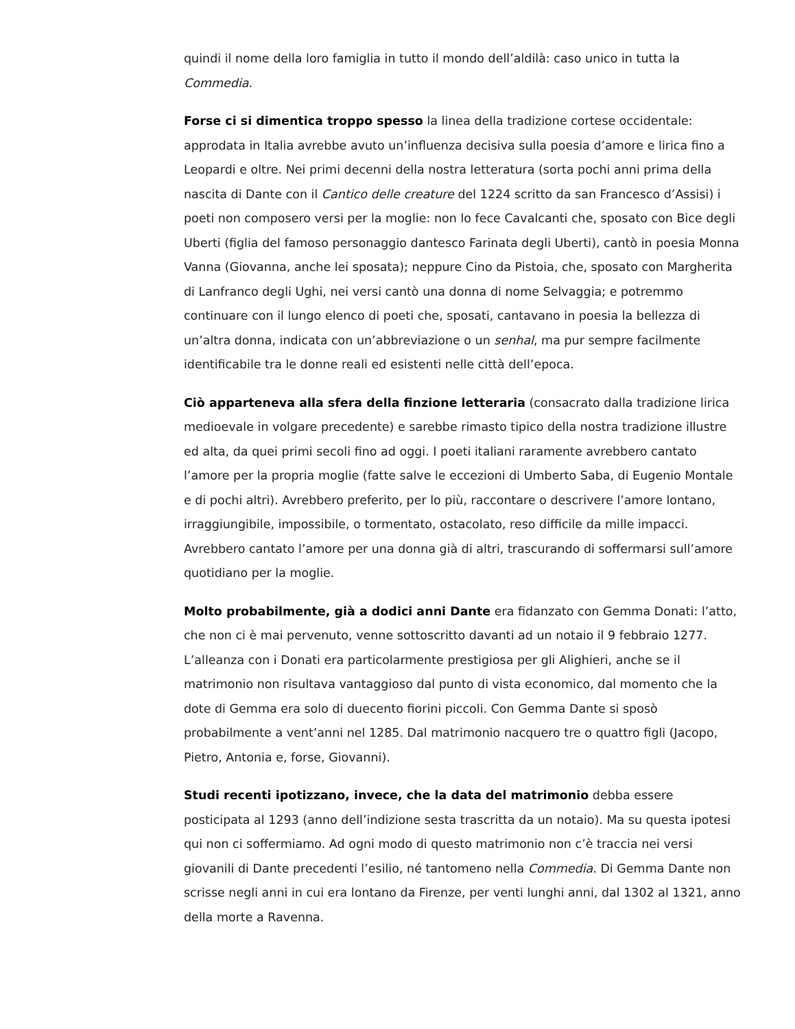quindi il nome della loro famiglia in tutto il mondo dell’aldilà: caso unico in tutta la Commedia.
Forse ci si dimentica troppo spesso la linea della tradizione cortese occidentale: approdata in Italia avrebbe avuto un’influenza decisiva sulla poesia d’amore e lirica fino a Leopardi e oltre. Nei primi decenni della nostra letteratura (sorta pochi anni prima della nascita di Dante con il Cantico delle creature del 1224 scritto da san Francesco d’Assisi) i poeti non composero versi per la moglie: non lo fece Cavalcanti che, sposato con Bice degli Uberti (figlia del famoso personaggio dantesco Farinata degli Uberti), cantò in poesia Monna Vanna (Giovanna, anche lei sposata); neppure Cino da Pistoia, che, sposato con Margherita di Lanfranco degli Ughi, nei versi cantò una donna di nome Selvaggia; e potremmo continuare con il lungo elenco di poeti che, sposati, cantavano in poesia la bellezza di un’altra donna, indicata con un’abbreviazione o un senhal, ma pur sempre facilmente identificabile tra le donne reali ed esistenti nelle città dell’epoca.
Ciò apparteneva alla sfera della finzione letteraria (consacrato dalla tradizione lirica medioevale in volgare precedente) e sarebbe rimasto tipico della nostra tradizione illustre ed alta, da quei primi secoli fino ad oggi. I poeti italiani raramente avrebbero cantato l’amore per la propria moglie (fatte salve le eccezioni di Umberto Saba, di Eugenio Montale e di pochi altri). Avrebbero preferito, per lo più, raccontare o descrivere l’amore lontano, irraggiungibile, impossibile, o tormentato, ostacolato, reso difficile da mille impacci. Avrebbero cantato l’amore per una donna già di altri, trascurando di soffermarsi sull’amore quotidiano per la moglie.
Molto probabilmente, già a dodici anni Dante era fidanzato con Gemma Donati: l’atto, che non ci è mai pervenuto, venne sottoscritto davanti ad un notaio il 9 febbraio 1277. L’alleanza con i Donati era particolarmente prestigiosa per gli Alighieri, anche se il matrimonio non risultava vantaggioso dal punto di vista economico, dal momento che la dote di Gemma era solo di duecento fiorini piccoli. Con Gemma Dante si sposò probabilmente a vent’anni nel 1285. Dal matrimonio nacquero tre o quattro figli (Jacopo, Pietro, Antonia e, forse, Giovanni).
Studi recenti ipotizzano, invece, che la data del matrimonio debba essere posticipata al 1293 (anno dell’indizione sesta trascritta da un notaio). Ma su questa ipotesi qui non ci soffermiamo. Ad ogni modo di questo matrimonio non c’è traccia nei versi giovanili di Dante precedenti l’esilio, né tantomeno nella Commedia. Di Gemma Dante non scrisse negli anni in cui era lontano da Firenze, per venti lunghi anni, dal 1302 al 1321, anno della morte a Ravenna.